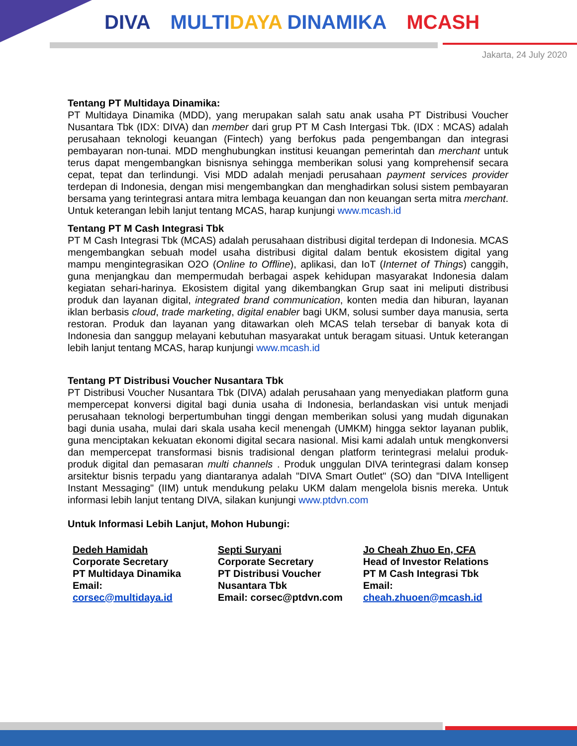DIVA MULTIDAYA DINAMIKA MCASH
Jakarta, 24 July 2020
Tentang PT Multidaya Dinamika:
PT Multidaya Dinamika (MDD), yang merupakan salah satu anak usaha PT Distribusi Voucher Nusantara Tbk (IDX: DIVA) dan member dari grup PT M Cash Intergasi Tbk. (IDX : MCAS) adalah perusahaan teknologi keuangan (Fintech) yang berfokus pada pengembangan dan integrasi pembayaran non-tunai. MDD menghubungkan institusi keuangan pemerintah dan merchant untuk terus dapat mengembangkan bisnisnya sehingga memberikan solusi yang komprehensif secara cepat, tepat dan terlindungi. Visi MDD adalah menjadi perusahaan payment services provider terdepan di Indonesia, dengan misi mengembangkan dan menghadirkan solusi sistem pembayaran bersama yang terintegrasi antara mitra lembaga keuangan dan non keuangan serta mitra merchant. Untuk keterangan lebih lanjut tentang MCAS, harap kunjungi www.mcash.id
Tentang PT M Cash Integrasi Tbk
PT M Cash Integrasi Tbk (MCAS) adalah perusahaan distribusi digital terdepan di Indonesia. MCAS mengembangkan sebuah model usaha distribusi digital dalam bentuk ekosistem digital yang mampu mengintegrasikan O2O (Online to Offline), aplikasi, dan IoT (Internet of Things) canggih, guna menjangkau dan mempermudah berbagai aspek kehidupan masyarakat Indonesia dalam kegiatan sehari-harinya. Ekosistem digital yang dikembangkan Grup saat ini meliputi distribusi produk dan layanan digital, integrated brand communication, konten media dan hiburan, layanan iklan berbasis cloud, trade marketing, digital enabler bagi UKM, solusi sumber daya manusia, serta restoran. Produk dan layanan yang ditawarkan oleh MCAS telah tersebar di banyak kota di Indonesia dan sanggup melayani kebutuhan masyarakat untuk beragam situasi. Untuk keterangan lebih lanjut tentang MCAS, harap kunjungi www.mcash.id
Tentang PT Distribusi Voucher Nusantara Tbk
PT Distribusi Voucher Nusantara Tbk (DIVA) adalah perusahaan yang menyediakan platform guna mempercepat konversi digital bagi dunia usaha di Indonesia, berlandaskan visi untuk menjadi perusahaan teknologi berpertumbuhan tinggi dengan memberikan solusi yang mudah digunakan bagi dunia usaha, mulai dari skala usaha kecil menengah (UMKM) hingga sektor layanan publik, guna menciptakan kekuatan ekonomi digital secara nasional. Misi kami adalah untuk mengkonversi dan mempercepat transformasi bisnis tradisional dengan platform terintegrasi melalui produk-produk digital dan pemasaran multi channels . Produk unggulan DIVA terintegrasi dalam konsep arsitektur bisnis terpadu yang diantaranya adalah "DIVA Smart Outlet" (SO) dan "DIVA Intelligent Instant Messaging" (IIM) untuk mendukung pelaku UKM dalam mengelola bisnis mereka. Untuk informasi lebih lanjut tentang DIVA, silakan kunjungi www.ptdvn.com
Untuk Informasi Lebih Lanjut, Mohon Hubungi:
Dedeh Hamidah
Corporate Secretary
PT Multidaya Dinamika
Email:
corsec@multidaya.id
Septi Suryani
Corporate Secretary
PT Distribusi Voucher Nusantara Tbk
Email: corsec@ptdvn.com
Jo Cheah Zhuo En, CFA
Head of Investor Relations
PT M Cash Integrasi Tbk
Email:
cheah.zhuoen@mcash.id